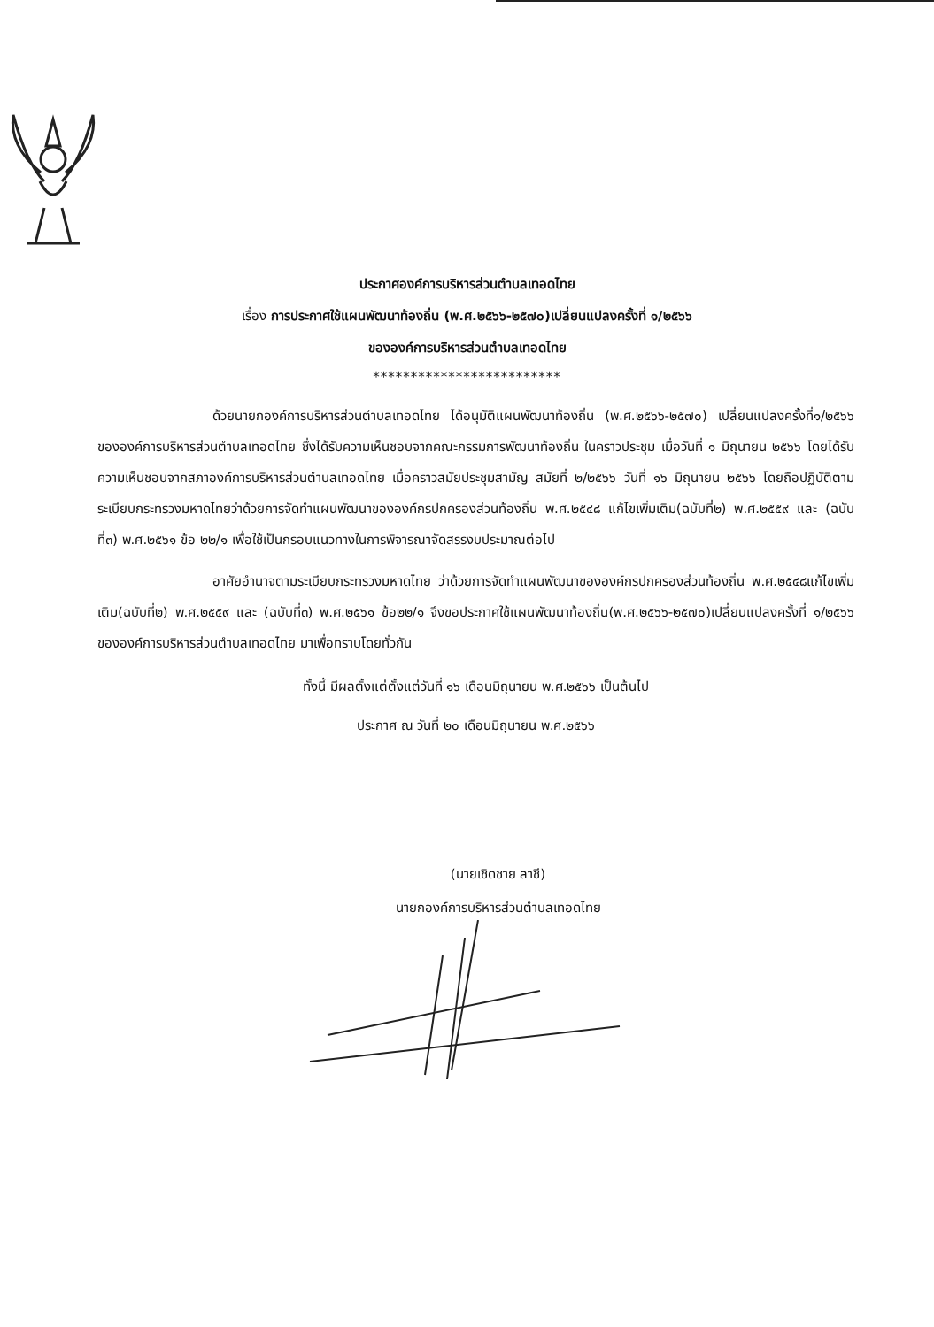ประกาศองค์การบริหารส่วนตำบลเทอดไทย
เรื่อง การประกาศใช้แผนพัฒนาท้องถิ่น (พ.ศ.๒๕๖๖-๒๕๗๐)เปลี่ยนแปลงครั้งที่ ๑/๒๕๖๖
ขององค์การบริหารส่วนตำบลเทอดไทย
*************************
ด้วยนายกองค์การบริหารส่วนตำบลเทอดไทย ได้อนุมัติแผนพัฒนาท้องถิ่น (พ.ศ.๒๕๖๖-๒๕๗๐) เปลี่ยนแปลงครั้งที่๑/๒๕๖๖ ขององค์การบริหารส่วนตำบลเทอดไทย ซึ่งได้รับความเห็นชอบจากคณะกรรมการพัฒนาท้องถิ่น ในคราวประชุม เมื่อวันที่ ๑ มิถุนายน ๒๕๖๖ โดยได้รับความเห็นชอบจากสภาองค์การบริหารส่วนตำบลเทอดไทย เมื่อคราวสมัยประชุมสามัญ สมัยที่ ๒/๒๕๖๖ วันที่ ๑๖ มิถุนายน ๒๕๖๖ โดยถือปฏิบัติตามระเบียบกระทรวงมหาดไทยว่าด้วยการจัดทำแผนพัฒนาขององค์กรปกครองส่วนท้องถิ่น พ.ศ.๒๕๔๘ แก้ไขเพิ่มเติม(ฉบับที่๒) พ.ศ.๒๕๕๙ และ (ฉบับที่๓) พ.ศ.๒๕๖๑ ข้อ ๒๒/๑ เพื่อใช้เป็นกรอบแนวทางในการพิจารณาจัดสรรงบประมาณต่อไป
อาศัยอำนาจตามระเบียบกระทรวงมหาดไทย ว่าด้วยการจัดทำแผนพัฒนาขององค์กรปกครองส่วนท้องถิ่น พ.ศ.๒๕๔๘แก้ไขเพิ่มเติม(ฉบับที่๒) พ.ศ.๒๕๕๙ และ (ฉบับที่๓) พ.ศ.๒๕๖๑ ข้อ๒๒/๑ จึงขอประกาศใช้แผนพัฒนาท้องถิ่น(พ.ศ.๒๕๖๖-๒๕๗๐)เปลี่ยนแปลงครั้งที่ ๑/๒๕๖๖ ขององค์การบริหารส่วนตำบลเทอดไทย มาเพื่อทราบโดยทั่วกัน
ทั้งนี้ มีผลตั้งแต่ตั้งแต่วันที่ ๑๖ เดือนมิถุนายน พ.ศ.๒๕๖๖ เป็นต้นไป
ประกาศ ณ วันที่ ๒๐ เดือนมิถุนายน พ.ศ.๒๕๖๖
(นายเชิดชาย ลาชี)
นายกองค์การบริหารส่วนตำบลเทอดไทย